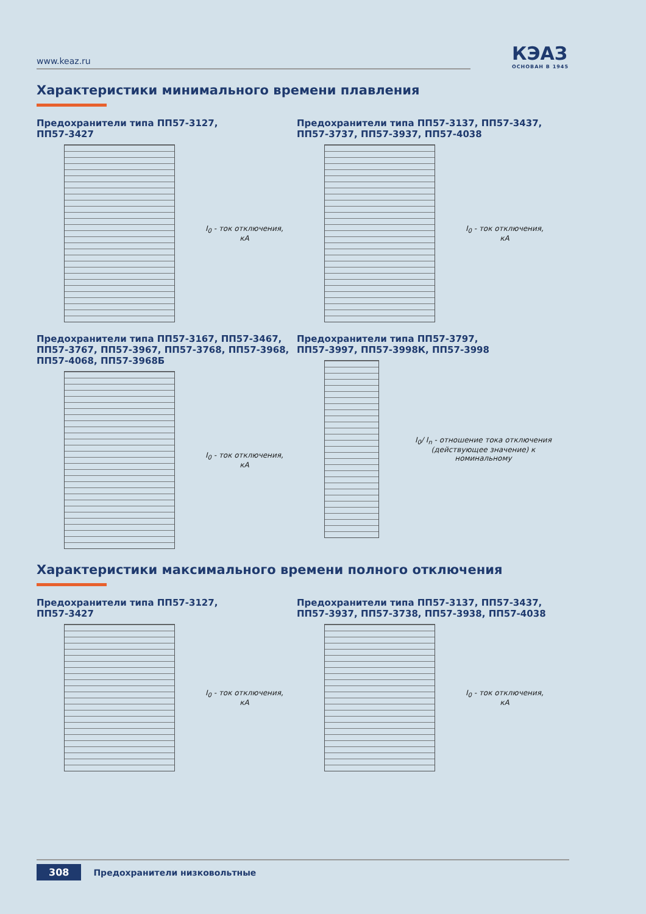www.keaz.ru
КЭАЗ
ОСНОВАН В 1945
Характеристики минимального времени плавления
Предохранители типа ПП57-3127,
ПП57-3427
I<sub>0</sub> - ток отключения,
кА
Предохранители типа ПП57-3137, ПП57-3437,
ПП57-3737, ПП57-3937, ПП57-4038
I<sub>0</sub> - ток отключения,
кА
Предохранители типа ПП57-3167, ПП57-3467,
ПП57-3767, ПП57-3967, ПП57-3768, ПП57-3968,
ПП57-4068, ПП57-3968Б
I<sub>0</sub> - ток отключения,
кА
Предохранители типа ПП57-3797,
ПП57-3997, ПП57-3998К, ПП57-3998
I<sub>0</sub>/ I<sub>n</sub> - отношение тока отключения (действующее значение) к номинальному
Характеристики максимального времени полного отключения
Предохранители типа ПП57-3127,
ПП57-3427
I<sub>0</sub> - ток отключения,
кА
Предохранители типа ПП57-3137, ПП57-3437,
ПП57-3937, ПП57-3738, ПП57-3938, ПП57-4038
I<sub>0</sub> - ток отключения,
кА
308 Предохранители низковольтные